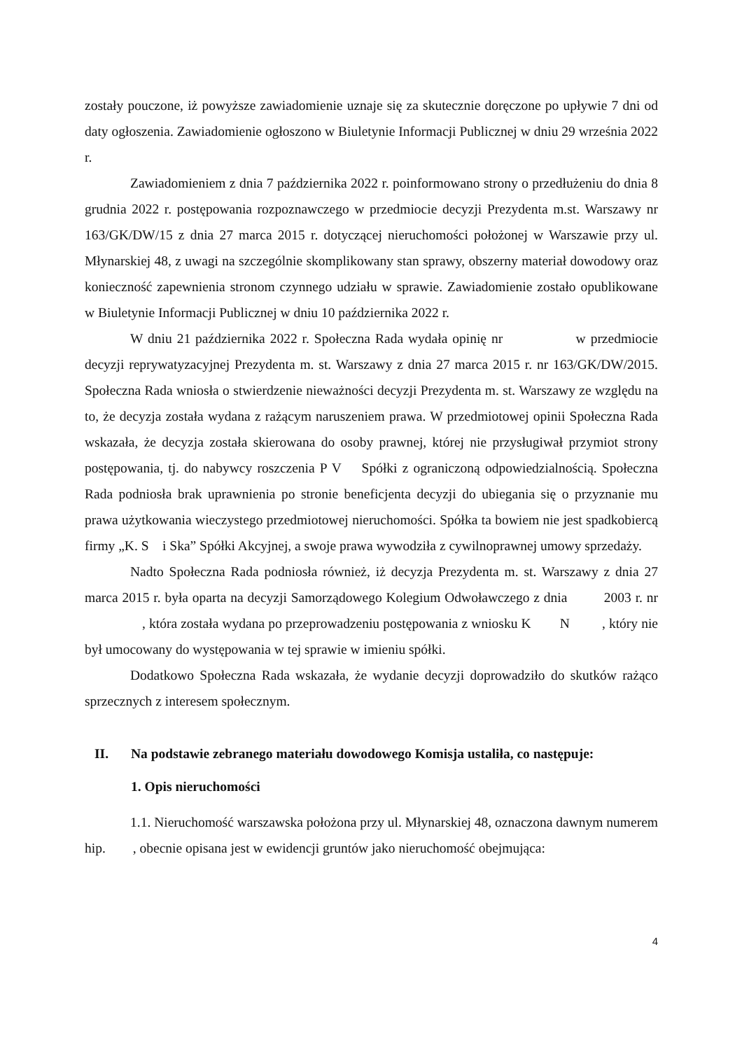zostały pouczone, iż powyższe zawiadomienie uznaje się za skutecznie doręczone po upływie 7 dni od daty ogłoszenia. Zawiadomienie ogłoszono w Biuletynie Informacji Publicznej w dniu 29 września 2022 r.
Zawiadomieniem z dnia 7 października 2022 r. poinformowano strony o przedłużeniu do dnia 8 grudnia 2022 r. postępowania rozpoznawczego w przedmiocie decyzji Prezydenta m.st. Warszawy nr 163/GK/DW/15 z dnia 27 marca 2015 r. dotyczącej nieruchomości położonej w Warszawie przy ul. Młynarskiej 48, z uwagi na szczególnie skomplikowany stan sprawy, obszerny materiał dowodowy oraz konieczność zapewnienia stronom czynnego udziału w sprawie. Zawiadomienie zostało opublikowane w Biuletynie Informacji Publicznej w dniu 10 października 2022 r.
W dniu 21 października 2022 r. Społeczna Rada wydała opinię nr w przedmiocie decyzji reprywatyzacyjnej Prezydenta m. st. Warszawy z dnia 27 marca 2015 r. nr 163/GK/DW/2015. Społeczna Rada wniosła o stwierdzenie nieważności decyzji Prezydenta m. st. Warszawy ze względu na to, że decyzja została wydana z rażącym naruszeniem prawa. W przedmiotowej opinii Społeczna Rada wskazała, że decyzja została skierowana do osoby prawnej, której nie przysługiwał przymiot strony postępowania, tj. do nabywcy roszczenia P V Spółki z ograniczoną odpowiedzialnością. Społeczna Rada podniosła brak uprawnienia po stronie beneficjenta decyzji do ubiegania się o przyznanie mu prawa użytkowania wieczystego przedmiotowej nieruchomości. Spółka ta bowiem nie jest spadkobiercą firmy „K. S i Ska” Spółki Akcyjnej, a swoje prawa wywodziła z cywilnoprawnej umowy sprzedaży.
Nadto Społeczna Rada podniosła również, iż decyzja Prezydenta m. st. Warszawy z dnia 27 marca 2015 r. była oparta na decyzji Samorządowego Kolegium Odwoławczego z dnia 2003 r. nr , która została wydana po przeprowadzeniu postępowania z wniosku K N , który nie był umocowany do występowania w tej sprawie w imieniu spółki.
Dodatkowo Społeczna Rada wskazała, że wydanie decyzji doprowadziło do skutków rażąco sprzecznych z interesem społecznym.
II. Na podstawie zebranego materiału dowodowego Komisja ustaliła, co następuje:
1. Opis nieruchomości
1.1. Nieruchomość warszawska położona przy ul. Młynarskiej 48, oznaczona dawnym numerem hip. , obecnie opisana jest w ewidencji gruntów jako nieruchomość obejmująca:
4